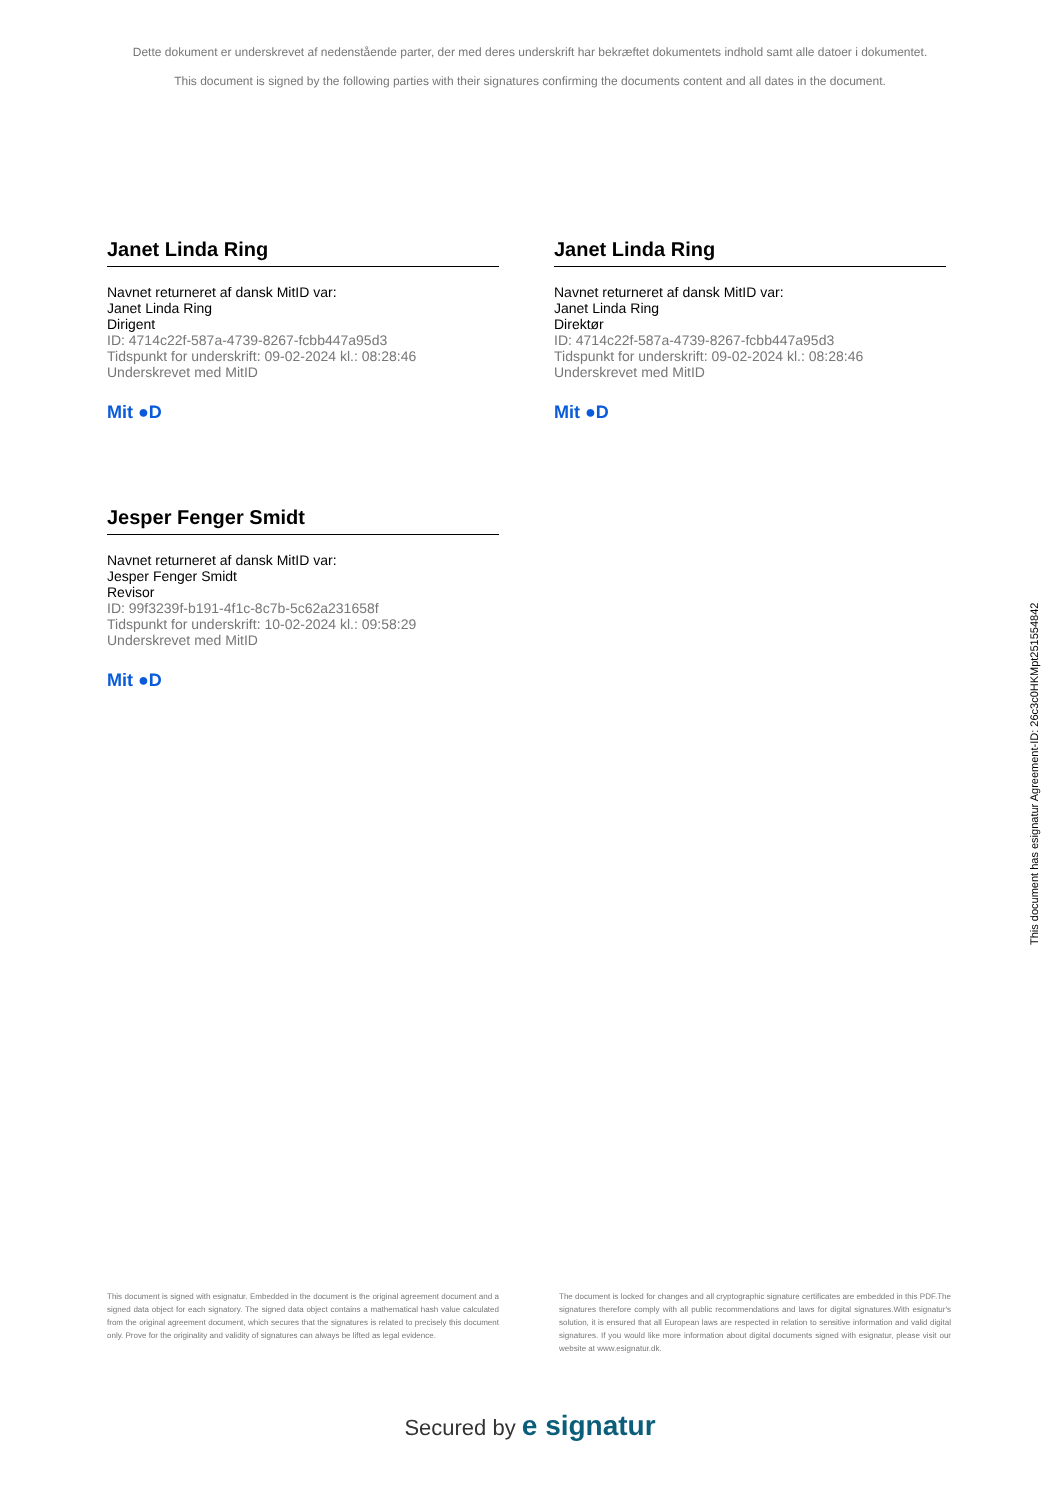Dette dokument er underskrevet af nedenstående parter, der med deres underskrift har bekræftet dokumentets indhold samt alle datoer i dokumentet.
This document is signed by the following parties with their signatures confirming the documents content and all dates in the document.
Janet Linda Ring
Navnet returneret af dansk MitID var:
Janet Linda Ring
Dirigent
ID: 4714c22f-587a-4739-8267-fcbb447a95d3
Tidspunkt for underskrift: 09-02-2024 kl.: 08:28:46
Underskrevet med MitID
Mit ●D
Janet Linda Ring
Navnet returneret af dansk MitID var:
Janet Linda Ring
Direktør
ID: 4714c22f-587a-4739-8267-fcbb447a95d3
Tidspunkt for underskrift: 09-02-2024 kl.: 08:28:46
Underskrevet med MitID
Mit ●D
Jesper Fenger Smidt
Navnet returneret af dansk MitID var:
Jesper Fenger Smidt
Revisor
ID: 99f3239f-b191-4f1c-8c7b-5c62a231658f
Tidspunkt for underskrift: 10-02-2024 kl.: 09:58:29
Underskrevet med MitID
Mit ●D
This document has esignatur Agreement-ID: 26c3c0HKMpt251554842
This document is signed with esignatur. Embedded in the document is the original agreement document and a signed data object for each signatory. The signed data object contains a mathematical hash value calculated from the original agreement document, which secures that the signatures is related to precisely this document only. Prove for the originality and validity of signatures can always be lifted as legal evidence.
The document is locked for changes and all cryptographic signature certificates are embedded in this PDF.The signatures therefore comply with all public recommendations and laws for digital signatures.With esignatur's solution, it is ensured that all European laws are respected in relation to sensitive information and valid digital signatures. If you would like more information about digital documents signed with esignatur, please visit our website at www.esignatur.dk.
Secured by e signatur